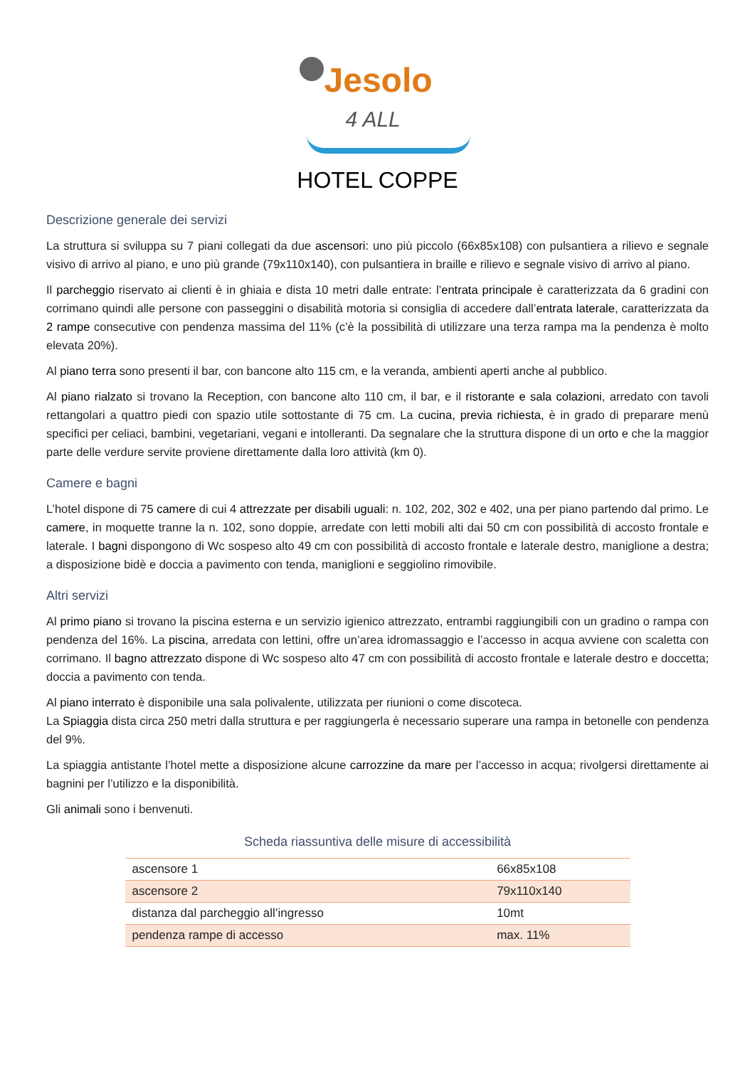Jesolo
4 ALL
HOTEL COPPE
Descrizione generale dei servizi
La struttura si sviluppa su 7 piani collegati da due ascensori: uno più piccolo (66x85x108) con pulsantiera a rilievo e segnale visivo di arrivo al piano, e uno più grande (79x110x140), con pulsantiera in braille e rilievo e segnale visivo di arrivo al piano.
Il parcheggio riservato ai clienti è in ghiaia e dista 10 metri dalle entrate: l’entrata principale è caratterizzata da 6 gradini con corrimano quindi alle persone con passeggini o disabilità motoria si consiglia di accedere dall’entrata laterale, caratterizzata da 2 rampe consecutive con pendenza massima del 11% (c’è la possibilità di utilizzare una terza rampa ma la pendenza è molto elevata 20%).
Al piano terra sono presenti il bar, con bancone alto 115 cm, e la veranda, ambienti aperti anche al pubblico.
Al piano rialzato si trovano la Reception, con bancone alto 110 cm, il bar, e il ristorante e sala colazioni, arredato con tavoli rettangolari a quattro piedi con spazio utile sottostante di 75 cm. La cucina, previa richiesta, è in grado di preparare menù specifici per celiaci, bambini, vegetariani, vegani e intolleranti. Da segnalare che la struttura dispone di un orto e che la maggior parte delle verdure servite proviene direttamente dalla loro attività (km 0).
Camere e bagni
L’hotel dispone di 75 camere di cui 4 attrezzate per disabili uguali: n. 102, 202, 302 e 402, una per piano partendo dal primo. Le camere, in moquette tranne la n. 102, sono doppie, arredate con letti mobili alti dai 50 cm con possibilità di accosto frontale e laterale. I bagni dispongono di Wc sospeso alto 49 cm con possibilità di accosto frontale e laterale destro, maniglione a destra; a disposizione bidè e doccia a pavimento con tenda, maniglioni e seggiolino rimovibile.
Altri servizi
Al primo piano si trovano la piscina esterna e un servizio igienico attrezzato, entrambi raggiungibili con un gradino o rampa con pendenza del 16%. La piscina, arredata con lettini, offre un’area idromassaggio e l’accesso in acqua avviene con scaletta con corrimano. Il bagno attrezzato dispone di Wc sospeso alto 47 cm con possibilità di accosto frontale e laterale destro e doccetta; doccia a pavimento con tenda.
Al piano interrato è disponibile una sala polivalente, utilizzata per riunioni o come discoteca.
La Spiaggia dista circa 250 metri dalla struttura e per raggiungerla è necessario superare una rampa in betonelle con pendenza del 9%.
La spiaggia antistante l’hotel mette a disposizione alcune carrozzine da mare per l’accesso in acqua; rivolgersi direttamente ai bagnini per l’utilizzo e la disponibilità.
Gli animali sono i benvenuti.
Scheda riassuntiva delle misure di accessibilità
| ascensore 1 | 66x85x108 |
| ascensore 2 | 79x110x140 |
| distanza dal parcheggio all’ingresso | 10mt |
| pendenza rampe di accesso | max. 11% |